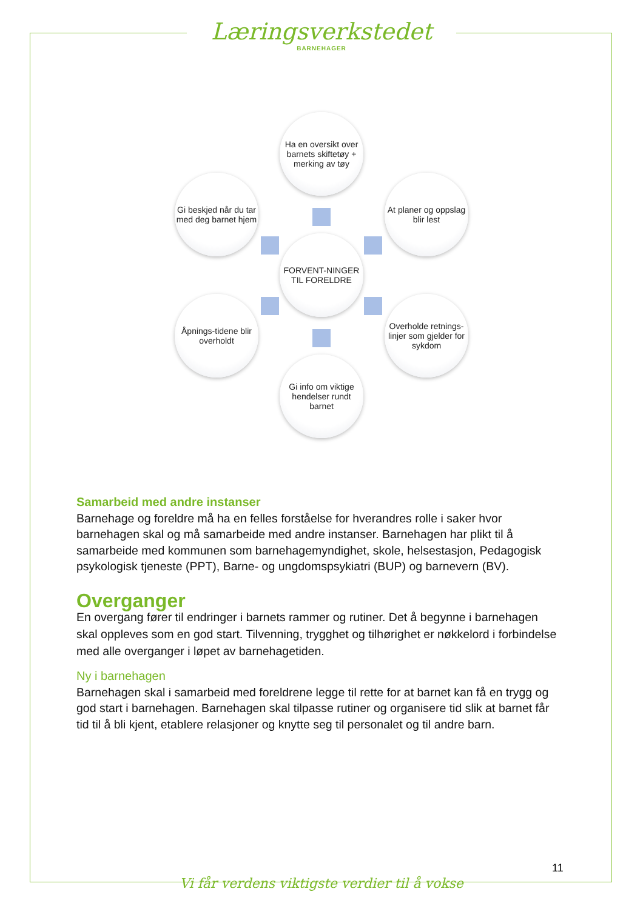Læringsverkstedet
BARNEHAGER
Ha en oversikt over barnets skiftetøy + merking av tøy
Gi beskjed når du tar med deg barnet hjem
At planer og oppslag blir lest
FORVENT-NINGER TIL FORELDRE
Åpnings-tidene blir overholdt
Overholde retnings-linjer som gjelder for sykdom
Gi info om viktige hendelser rundt barnet
Samarbeid med andre instanser
Barnehage og foreldre må ha en felles forståelse for hverandres rolle i saker hvor barnehagen skal og må samarbeide med andre instanser. Barnehagen har plikt til å samarbeide med kommunen som barnehagemyndighet, skole, helsestasjon, Pedagogisk psykologisk tjeneste (PPT), Barne- og ungdomspsykiatri (BUP) og barnevern (BV).
Overganger
En overgang fører til endringer i barnets rammer og rutiner. Det å begynne i barnehagen skal oppleves som en god start. Tilvenning, trygghet og tilhørighet er nøkkelord i forbindelse med alle overganger i løpet av barnehagetiden.
Ny i barnehagen
Barnehagen skal i samarbeid med foreldrene legge til rette for at barnet kan få en trygg og god start i barnehagen. Barnehagen skal tilpasse rutiner og organisere tid slik at barnet får tid til å bli kjent, etablere relasjoner og knytte seg til personalet og til andre barn.
11
Vi får verdens viktigste verdier til å vokse